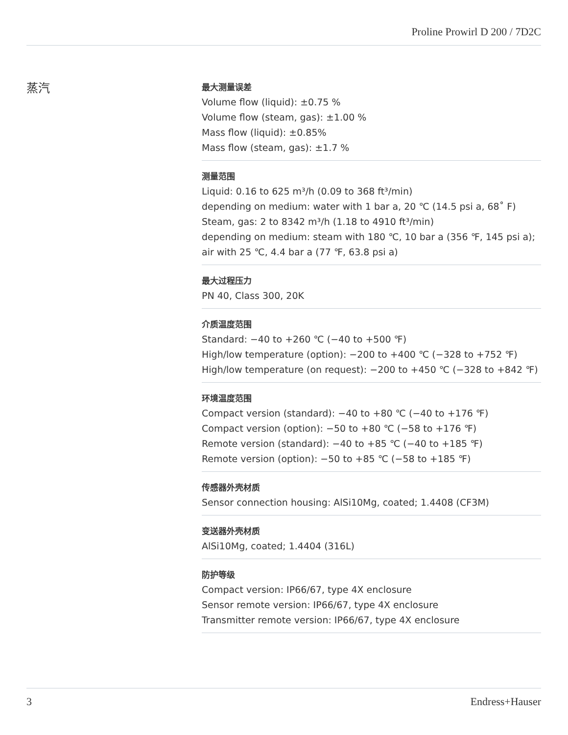Proline Prowirl D 200 / 7D2C
蒸汽
最大测量误差
Volume flow (liquid): ±0.75 %
Volume flow (steam, gas): ±1.00 %
Mass flow (liquid): ±0.85%
Mass flow (steam, gas): ±1.7 %
测量范围
Liquid: 0.16 to 625 m³/h (0.09 to 368 ft³/min)
depending on medium: water with 1 bar a, 20 ℃ (14.5 psi a, 68˚ F)
Steam, gas: 2 to 8342 m³/h (1.18 to 4910 ft³/min)
depending on medium: steam with 180 ℃, 10 bar a (356 ℉, 145 psi a);
air with 25 ℃, 4.4 bar a (77 ℉, 63.8 psi a)
最大过程压力
PN 40, Class 300, 20K
介质温度范围
Standard: −40 to +260 ℃ (−40 to +500 ℉)
High/low temperature (option): −200 to +400 ℃ (−328 to +752 ℉)
High/low temperature (on request): −200 to +450 ℃ (−328 to +842 ℉)
环境温度范围
Compact version (standard): −40 to +80 ℃ (−40 to +176 ℉)
Compact version (option): −50 to +80 ℃ (−58 to +176 ℉)
Remote version (standard): −40 to +85 ℃ (−40 to +185 ℉)
Remote version (option): −50 to +85 ℃ (−58 to +185 ℉)
传感器外壳材质
Sensor connection housing: AlSi10Mg, coated; 1.4408 (CF3M)
变送器外壳材质
AlSi10Mg, coated; 1.4404 (316L)
防护等级
Compact version: IP66/67, type 4X enclosure
Sensor remote version: IP66/67, type 4X enclosure
Transmitter remote version: IP66/67, type 4X enclosure
3 Endress+Hauser